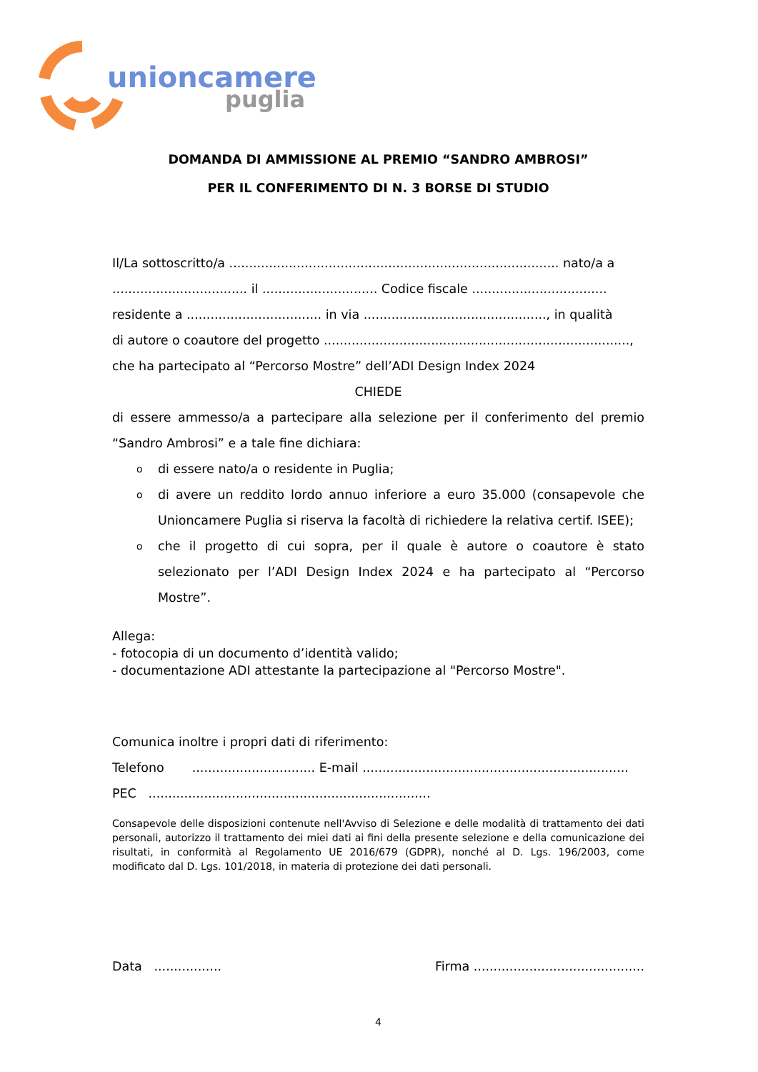unioncamere
puglia
DOMANDA DI AMMISSIONE AL PREMIO “SANDRO AMBROSI”
PER IL CONFERIMENTO DI N. 3 BORSE DI STUDIO
Il/La sottoscritto/a ................................................................................... nato/a a
.................................. il ............................. Codice fiscale ..................................
residente a .................................. in via .............................................., in qualità
di autore o coautore del progetto .............................................................................,
che ha partecipato al “Percorso Mostre” dell’ADI Design Index 2024
CHIEDE
di essere ammesso/a a partecipare alla selezione per il conferimento del premio “Sandro Ambrosi” e a tale fine dichiara:
o di essere nato/a o residente in Puglia;
o di avere un reddito lordo annuo inferiore a euro 35.000 (consapevole che Unioncamere Puglia si riserva la facoltà di richiedere la relativa certif. ISEE);
o che il progetto di cui sopra, per il quale è autore o coautore è stato selezionato per l’ADI Design Index 2024 e ha partecipato al “Percorso Mostre”.
Allega:
- fotocopia di un documento d’identità valido;
- documentazione ADI attestante la partecipazione al "Percorso Mostre".
Comunica inoltre i propri dati di riferimento:
Telefono ............................... E-mail ...................................................................
PEC .......................................................................
Consapevole delle disposizioni contenute nell'Avviso di Selezione e delle modalità di trattamento dei dati personali, autorizzo il trattamento dei miei dati ai fini della presente selezione e della comunicazione dei risultati, in conformità al Regolamento UE 2016/679 (GDPR), nonché al D. Lgs. 196/2003, come modificato dal D. Lgs. 101/2018, in materia di protezione dei dati personali.
Data ................. Firma ...........................................
4